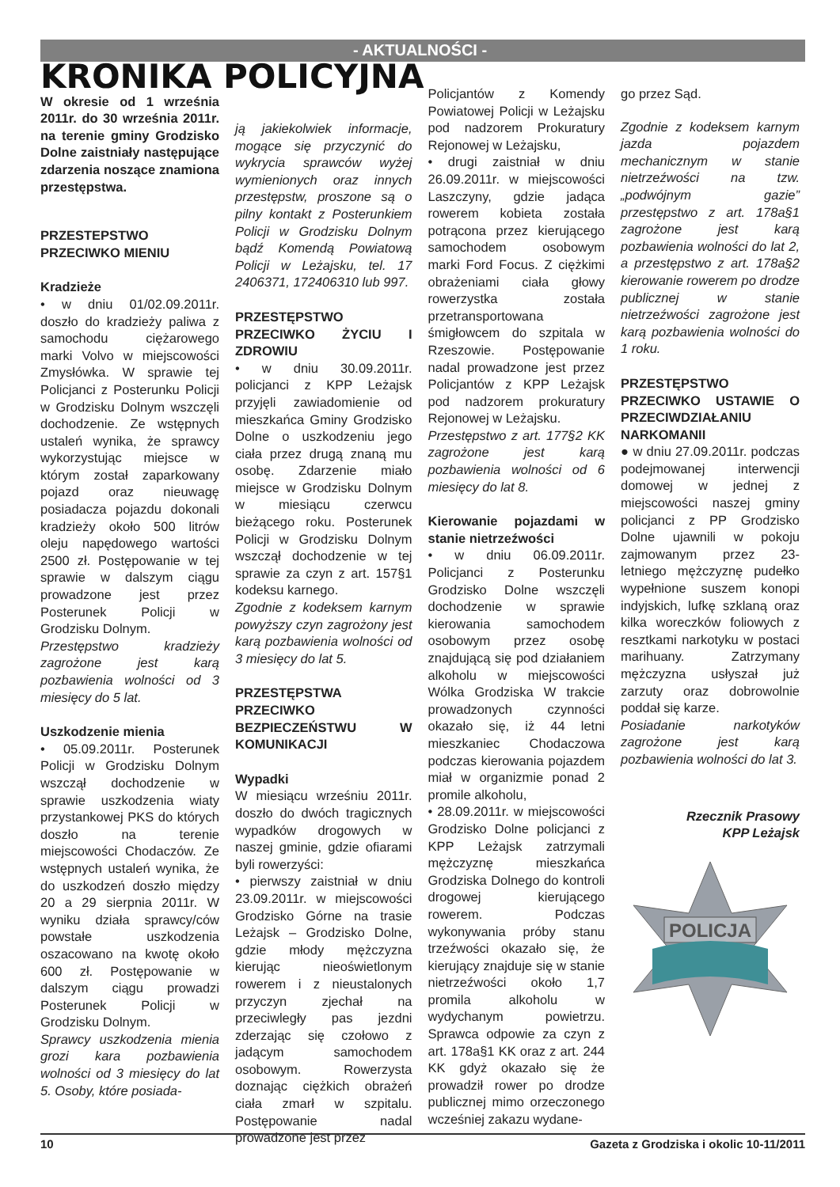- AKTUALNOŚCI -
KRONIKA POLICYJNA
W okresie od 1 września 2011r. do 30 września 2011r. na terenie gminy Grodzisko Dolne zaistniały następujące zdarzenia noszące znamiona przestępstwa.
PRZESTEPSTWO PRZECIWKO MIENIU
Kradzieże
• w dniu 01/02.09.2011r. doszło do kradzieży paliwa z samochodu ciężarowego marki Volvo w miejscowości Zmysłówka. W sprawie tej Policjanci z Posterunku Policji w Grodzisku Dolnym wszczęli dochodzenie. Ze wstępnych ustaleń wynika, że sprawcy wykorzystując miejsce w którym został zaparkowany pojazd oraz nieuwagę posiadacza pojazdu dokonali kradzieży około 500 litrów oleju napędowego wartości 2500 zł. Postępowanie w tej sprawie w dalszym ciągu prowadzone jest przez Posterunek Policji w Grodzisku Dolnym.
Przestępstwo kradzieży zagrożone jest karą pozbawienia wolności od 3 miesięcy do 5 lat.
Uszkodzenie mienia
• 05.09.2011r. Posterunek Policji w Grodzisku Dolnym wszczął dochodzenie w sprawie uszkodzenia wiaty przystankowej PKS do których doszło na terenie miejscowości Chodaczów. Ze wstępnych ustaleń wynika, że do uszkodzeń doszło między 20 a 29 sierpnia 2011r. W wyniku działa sprawcy/ców powstałe uszkodzenia oszacowano na kwotę około 600 zł. Postępowanie w dalszym ciągu prowadzi Posterunek Policji w Grodzisku Dolnym.
Sprawcy uszkodzenia mienia grozi kara pozbawienia wolności od 3 miesięcy do lat 5. Osoby, które posiada-
ją jakiekolwiek informacje, mogące się przyczynić do wykrycia sprawców wyżej wymienionych oraz innych przestępstw, proszone są o pilny kontakt z Posterunkiem Policji w Grodzisku Dolnym bądź Komendą Powiatową Policji w Leżajsku, tel. 17 2406371, 172406310 lub 997.
PRZESTĘPSTWO PRZECIWKO ŻYCIU I ZDROWIU
• w dniu 30.09.2011r. policjanci z KPP Leżajsk przyjęli zawiadomienie od mieszkańca Gminy Grodzisko Dolne o uszkodzeniu jego ciała przez drugą znaną mu osobę. Zdarzenie miało miejsce w Grodzisku Dolnym w miesiącu czerwcu bieżącego roku. Posterunek Policji w Grodzisku Dolnym wszczął dochodzenie w tej sprawie za czyn z art. 157§1 kodeksu karnego.
Zgodnie z kodeksem karnym powyższy czyn zagrożony jest karą pozbawienia wolności od 3 miesięcy do lat 5.
PRZESTĘPSTWA PRZECIWKO BEZPIECZEŃSTWU W KOMUNIKACJI
Wypadki
W miesiącu wrześniu 2011r. doszło do dwóch tragicznych wypadków drogowych w naszej gminie, gdzie ofiarami byli rowerzyści:
• pierwszy zaistniał w dniu 23.09.2011r. w miejscowości Grodzisko Górne na trasie Leżajsk – Grodzisko Dolne, gdzie młody mężczyzna kierując nieoświetlonym rowerem i z nieustalonych przyczyn zjechał na przeciwległy pas jezdni zderzając się czołowo z jadącym samochodem osobowym. Rowerzysta doznając ciężkich obrażeń ciała zmarł w szpitalu. Postępowanie nadal prowadzone jest przez
Policjantów z Komendy Powiatowej Policji w Leżajsku pod nadzorem Prokuratury Rejonowej w Leżajsku,
• drugi zaistniał w dniu 26.09.2011r. w miejscowości Laszczyny, gdzie jadąca rowerem kobieta została potrącona przez kierującego samochodem osobowym marki Ford Focus. Z ciężkimi obrażeniami ciała głowy rowerzystka została przetransportowana śmigłowcem do szpitala w Rzeszowie. Postępowanie nadal prowadzone jest przez Policjantów z KPP Leżajsk pod nadzorem prokuratury Rejonowej w Leżajsku.
Przestępstwo z art. 177§2 KK zagrożone jest karą pozbawienia wolności od 6 miesięcy do lat 8.
Kierowanie pojazdami w stanie nietrzeźwości
• w dniu 06.09.2011r. Policjanci z Posterunku Grodzisko Dolne wszczęli dochodzenie w sprawie kierowania samochodem osobowym przez osobę znajdującą się pod działaniem alkoholu w miejscowości Wólka Grodziska W trakcie prowadzonych czynności okazało się, iż 44 letni mieszkaniec Chodaczowa podczas kierowania pojazdem miał w organizmie ponad 2 promile alkoholu,
• 28.09.2011r. w miejscowości Grodzisko Dolne policjanci z KPP Leżajsk zatrzymali mężczyznę mieszkańca Grodziska Dolnego do kontroli drogowej kierującego rowerem. Podczas wykonywania próby stanu trzeźwości okazało się, że kierujący znajduje się w stanie nietrzeźwości około 1,7 promila alkoholu w wydychanym powietrzu. Sprawca odpowie za czyn z art. 178a§1 KK oraz z art. 244 KK gdyż okazało się że prowadził rower po drodze publicznej mimo orzeczonego wcześniej zakazu wydane-
go przez Sąd.
Zgodnie z kodeksem karnym jazda pojazdem mechanicznym w stanie nietrzeźwości na tzw. „podwójnym gazie” przestępstwo z art. 178a§1 zagrożone jest karą pozbawienia wolności do lat 2, a przestępstwo z art. 178a§2 kierowanie rowerem po drodze publicznej w stanie nietrzeźwości zagrożone jest karą pozbawienia wolności do 1 roku.
PRZESTĘPSTWO PRZECIWKO USTAWIE O PRZECIWDZIAŁANIU NARKOMANII
● w dniu 27.09.2011r. podczas podejmowanej interwencji domowej w jednej z miejscowości naszej gminy policjanci z PP Grodzisko Dolne ujawnili w pokoju zajmowanym przez 23-letniego mężczyznę pudełko wypełnione suszem konopi indyjskich, lufkę szklaną oraz kilka woreczków foliowych z resztkami narkotyku w postaci marihuany. Zatrzymany mężczyzna usłyszał już zarzuty oraz dobrowolnie poddał się karze.
Posiadanie narkotyków zagrożone jest karą pozbawienia wolności do lat 3.
Rzecznik Prasowy
KPP Leżajsk
POLICJA
10 Gazeta z Grodziska i okolic 10-11/2011